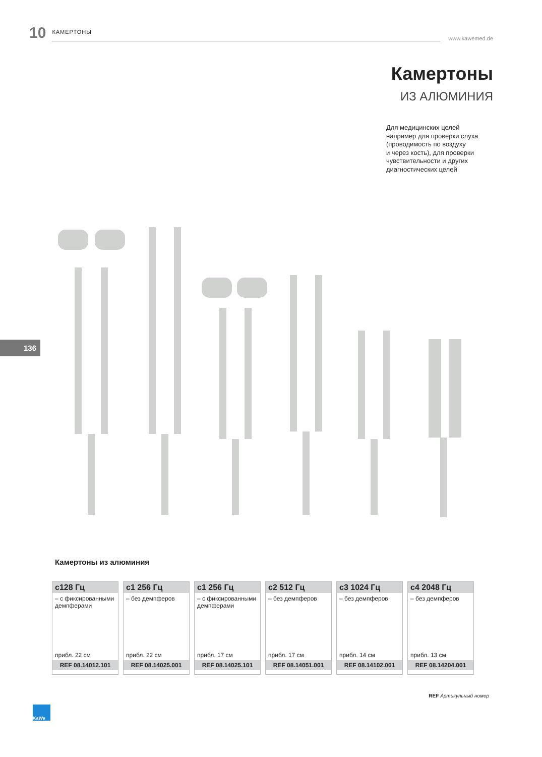10 КАМЕРТОНЫ www.kawemed.de
Камертоны
ИЗ АЛЮМИНИЯ
Для медицинских целей
например для проверки слуха
(проводимость по воздуху
и через кость), для проверки
чувствительности и других
диагностических целей
136
Камертоны из алюминия
| c128 Гц – с фиксированными демпферами прибл. 22 см REF 08.14012.101 | c1 256 Гц – без демпферов прибл. 22 см REF 08.14025.001 | c1 256 Гц – с фиксированными демпферами прибл. 17 см REF 08.14025.101 | c2 512 Гц – без демпферов прибл. 17 см REF 08.14051.001 | c3 1024 Гц – без демпферов прибл. 14 см REF 08.14102.001 | c4 2048 Гц – без демпферов прибл. 13 см REF 08.14204.001 |
REF Артикульный номер
KaWe